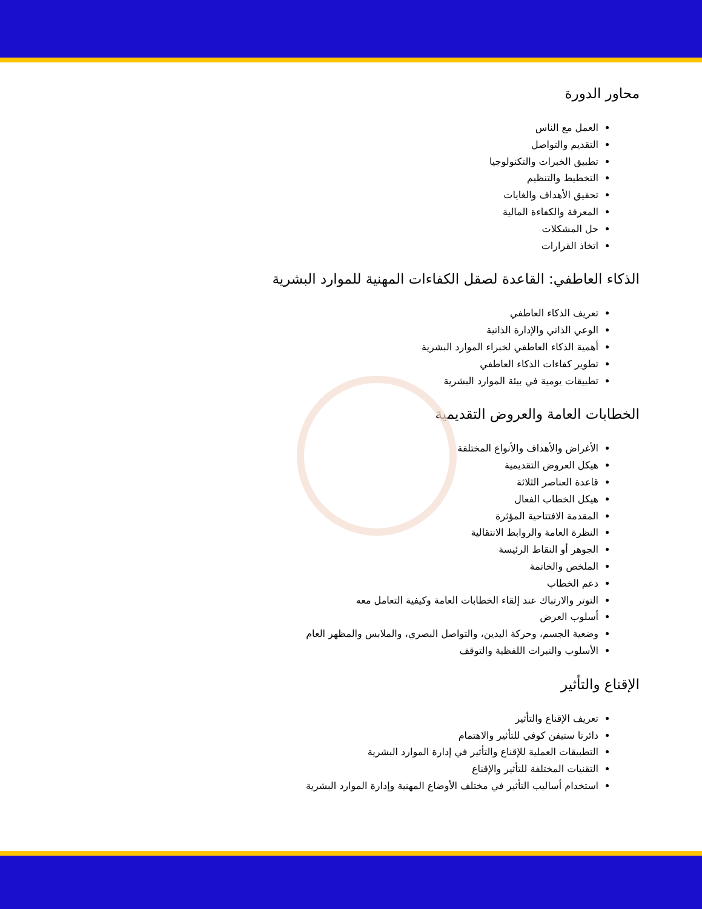محاور الدورة
العمل مع الناس
التقديم والتواصل
تطبيق الخبرات والتكنولوجيا
التخطيط والتنظيم
تحقيق الأهداف والغايات
المعرفة والكفاءة المالية
حل المشكلات
اتخاذ القرارات
الذكاء العاطفي: القاعدة لصقل الكفاءات المهنية للموارد البشرية
تعريف الذكاء العاطفي
الوعي الذاتي والإدارة الذاتية
أهمية الذكاء العاطفي لخبراء الموارد البشرية
تطوير كفاءات الذكاء العاطفي
تطبيقات يومية في بيئة الموارد البشرية
الخطابات العامة والعروض التقديمية
الأغراض والأهداف والأنواع المختلفة
هيكل العروض التقديمية
قاعدة العناصر الثلاثة
هيكل الخطاب الفعال
المقدمة الافتتاحية المؤثرة
النظرة العامة والروابط الانتقالية
الجوهر أو النقاط الرئيسة
الملخص والخاتمة
دعم الخطاب
التوتر والارتباك عند إلقاء الخطابات العامة وكيفية التعامل معه
أسلوب العرض
وضعية الجسم، وحركة اليدين، والتواصل البصري، والملابس والمظهر العام
الأسلوب والنبرات اللفظية والتوقف
الإقناع والتأثير
تعريف الإقناع والتأثير
دائرتا ستيفن كوفي للتأثير والاهتمام
التطبيقات العملية للإقناع والتأثير في إدارة الموارد البشرية
التقنيات المختلفة للتأثير والإقناع
استخدام أساليب التأثير في مختلف الأوضاع المهنية وإدارة الموارد البشرية